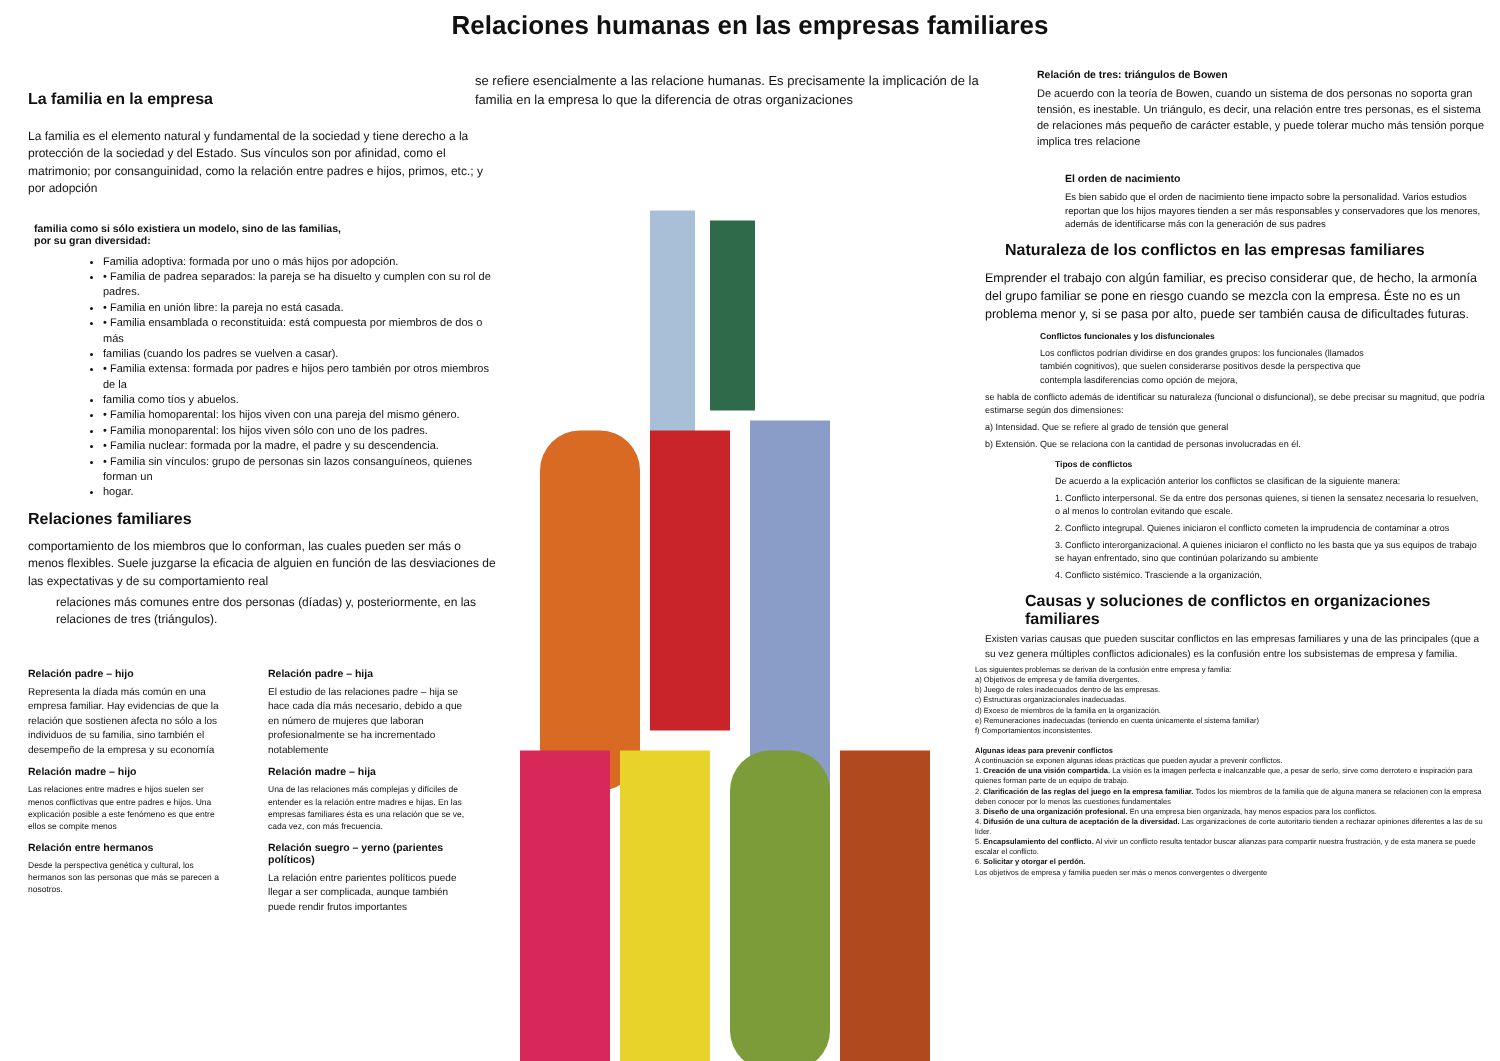Relaciones humanas en las empresas familiares
La familia en la empresa
La familia es el elemento natural y fundamental de la sociedad y tiene derecho a la protección de la sociedad y del Estado. Sus vínculos son por afinidad, como el matrimonio; por consanguinidad, como la relación entre padres e hijos, primos, etc.; y por adopción
familia como si sólo existiera un modelo, sino de las familias,
por su gran diversidad:
Familia adoptiva: formada por uno o más hijos por adopción.
• Familia de padrea separados: la pareja se ha disuelto y cumplen con su rol de padres.
• Familia en unión libre: la pareja no está casada.
• Familia ensamblada o reconstituida: está compuesta por miembros de dos o más
familias (cuando los padres se vuelven a casar).
• Familia extensa: formada por padres e hijos pero también por otros miembros de la
familia como tíos y abuelos.
• Familia homoparental: los hijos viven con una pareja del mismo género.
• Familia monoparental: los hijos viven sólo con uno de los padres.
• Familia nuclear: formada por la madre, el padre y su descendencia.
• Familia sin vínculos: grupo de personas sin lazos consanguíneos, quienes forman un
hogar.
Relaciones familiares
comportamiento de los miembros que lo conforman, las cuales pueden ser más o menos flexibles. Suele juzgarse la eficacia de alguien en función de las desviaciones de las expectativas y de su comportamiento real
relaciones más comunes entre dos personas (díadas) y, posteriormente, en las relaciones de tres (triángulos).
Relación padre – hijo
Representa la díada más común en una empresa familiar. Hay evidencias de que la relación que sostienen afecta no sólo a los individuos de su familia, sino también el desempeño de la empresa y su economía
Relación madre – hijo
Las relaciones entre madres e hijos suelen ser menos conflictivas que entre padres e hijos. Una explicación posible a este fenómeno es que entre ellos se compite menos
Relación entre hermanos
Desde la perspectiva genética y cultural, los hermanos son las personas que más se parecen a nosotros.
Relación padre – hija
El estudio de las relaciones padre – hija se hace cada día más necesario, debido a que en número de mujeres que laboran profesionalmente se ha incrementado notablemente
Relación madre – hija
Una de las relaciones más complejas y difíciles de entender es la relación entre madres e hijas. En las empresas familiares ésta es una relación que se ve, cada vez, con más frecuencia.
Relación suegro – yerno (parientes políticos)
La relación entre parientes políticos puede llegar a ser complicada, aunque también puede rendir frutos importantes
se refiere esencialmente a las relacione humanas. Es precisamente la implicación de la familia en la empresa lo que la diferencia de otras organizaciones
Relación de tres: triángulos de Bowen
De acuerdo con la teoría de Bowen, cuando un sistema de dos personas no soporta gran tensión, es inestable. Un triángulo, es decir, una relación entre tres personas, es el sistema de relaciones más pequeño de carácter estable, y puede tolerar mucho más tensión porque implica tres relacione
El orden de nacimiento
Es bien sabido que el orden de nacimiento tiene impacto sobre la personalidad. Varios estudios reportan que los hijos mayores tienden a ser más responsables y conservadores que los menores, además de identificarse más con la generación de sus padres
Naturaleza de los conflictos en las empresas familiares
Emprender el trabajo con algún familiar, es preciso considerar que, de hecho, la armonía del grupo familiar se pone en riesgo cuando se mezcla con la empresa. Éste no es un problema menor y, si se pasa por alto, puede ser también causa de dificultades futuras.
Conflictos funcionales y los disfuncionales
Los conflictos podrían dividirse en dos grandes grupos: los funcionales (llamados también cognitivos), que suelen considerarse positivos desde la perspectiva que contempla lasdiferencias como opción de mejora,
se habla de conflicto además de identificar su naturaleza (funcional o disfuncional), se debe precisar su magnitud, que podría estimarse según dos dimensiones:
a) Intensidad. Que se refiere al grado de tensión que general
b) Extensión. Que se relaciona con la cantidad de personas involucradas en él.
Tipos de conflictos
De acuerdo a la explicación anterior los conflictos se clasifican de la siguiente manera:
1. Conflicto interpersonal. Se da entre dos personas quienes, si tienen la sensatez necesaria lo resuelven, o al menos lo controlan evitando que escale.
2. Conflicto integrupal. Quienes iniciaron el conflicto cometen la imprudencia de contaminar a otros
3. Conflicto interorganizacional. A quienes iniciaron el conflicto no les basta que ya sus equipos de trabajo se hayan enfrentado, sino que continúan polarizando su ambiente
4. Conflicto sistémico. Trasciende a la organización,
Causas y soluciones de conflictos en organizaciones familiares
Existen varias causas que pueden suscitar conflictos en las empresas familiares y una de las principales (que a su vez genera múltiples conflictos adicionales) es la confusión entre los subsistemas de empresa y familia.
Los siguientes problemas se derivan de la confusión entre empresa y familia:
a) Objetivos de empresa y de familia divergentes.
b) Juego de roles inadecuados dentro de las empresas.
c) Estructuras organizacionales inadecuadas.
d) Exceso de miembros de la familia en la organización.
e) Remuneraciones inadecuadas (teniendo en cuenta únicamente el sistema familiar)
f) Comportamientos inconsistentes.
Algunas ideas para prevenir conflictos
A continuación se exponen algunas ideas prácticas que pueden ayudar a prevenir conflictos.
1. Creación de una visión compartida. La visión es la imagen perfecta e inalcanzable que, a pesar de serlo, sirve como derrotero e inspiración para quienes forman parte de un equipo de trabajo.
2. Clarificación de las reglas del juego en la empresa familiar. Todos los miembros de la familia que de alguna manera se relacionen con la empresa deben conocer por lo menos las cuestiones fundamentales
3. Diseño de una organización profesional. En una empresa bien organizada, hay menos espacios para los conflictos.
4. Difusión de una cultura de aceptación de la diversidad. Las organizaciones de corte autoritario tienden a rechazar opiniones diferentes a las de su líder.
5. Encapsulamiento del conflicto. Al vivir un conflicto resulta tentador buscar alianzas para compartir nuestra frustración, y de esta manera se puede escalar el conflicto.
6. Solicitar y otorgar el perdón.
Los objetivos de empresa y familia pueden ser más o menos convergentes o divergente